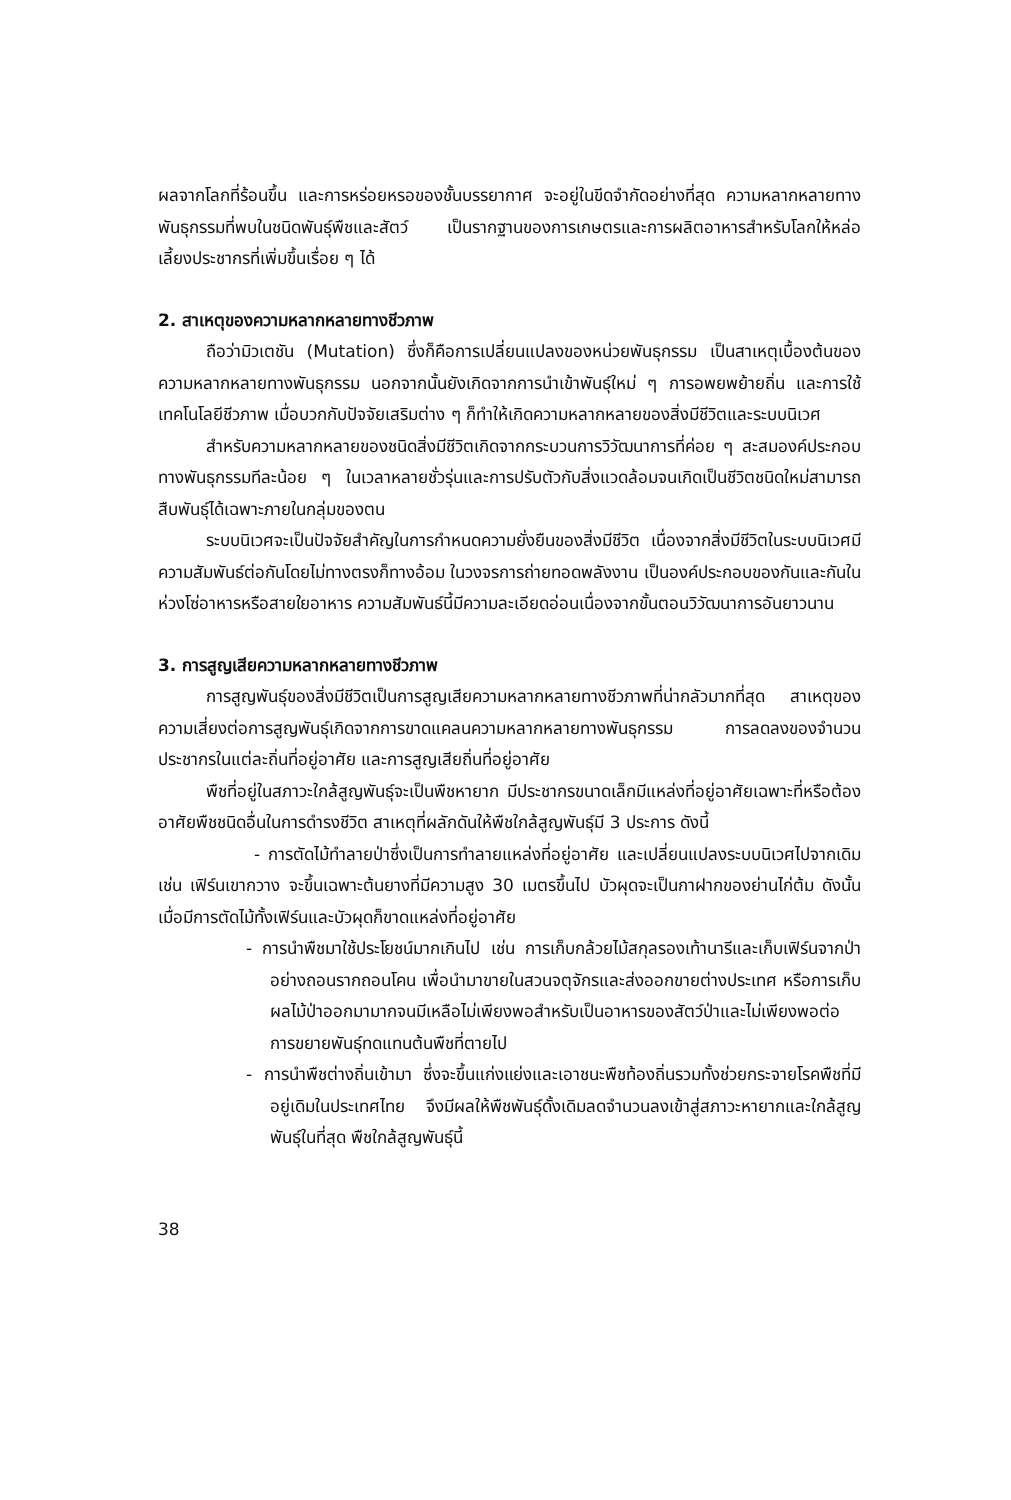ผลจากโลกที่ร้อนขึ้น และการหร่อยหรอของชั้นบรรยากาศ จะอยู่ในขีดจำกัดอย่างที่สุด ความหลากหลายทางพันธุกรรมที่พบในชนิดพันธุ์พืชและสัตว์ เป็นรากฐานของการเกษตรและการผลิตอาหารสำหรับโลกให้หล่อเลี้ยงประชากรที่เพิ่มขึ้นเรื่อย ๆ ได้
2. สาเหตุของความหลากหลายทางชีวภาพ
ถือว่ามิวเตชัน (Mutation) ซึ่งก็คือการเปลี่ยนแปลงของหน่วยพันธุกรรม เป็นสาเหตุเบื้องต้นของความหลากหลายทางพันธุกรรม นอกจากนั้นยังเกิดจากการนำเข้าพันธุ์ใหม่ ๆ การอพยพย้ายถิ่น และการใช้เทคโนโลยีชีวภาพ เมื่อบวกกับปัจจัยเสริมต่าง ๆ ก็ทำให้เกิดความหลากหลายของสิ่งมีชีวิตและระบบนิเวศ
สำหรับความหลากหลายของชนิดสิ่งมีชีวิตเกิดจากกระบวนการวิวัฒนาการที่ค่อย ๆ สะสมองค์ประกอบทางพันธุกรรมทีละน้อย ๆ ในเวลาหลายชั่วรุ่นและการปรับตัวกับสิ่งแวดล้อมจนเกิดเป็นชีวิตชนิดใหม่สามารถสืบพันธุ์ได้เฉพาะภายในกลุ่มของตน
ระบบนิเวศจะเป็นปัจจัยสำคัญในการกำหนดความยั่งยืนของสิ่งมีชีวิต เนื่องจากสิ่งมีชีวิตในระบบนิเวศมีความสัมพันธ์ต่อกันโดยไม่ทางตรงก็ทางอ้อม ในวงจรการถ่ายทอดพลังงาน เป็นองค์ประกอบของกันและกันในห่วงโซ่อาหารหรือสายใยอาหาร ความสัมพันธ์นี้มีความละเอียดอ่อนเนื่องจากขั้นตอนวิวัฒนาการอันยาวนาน
3. การสูญเสียความหลากหลายทางชีวภาพ
การสูญพันธุ์ของสิ่งมีชีวิตเป็นการสูญเสียความหลากหลายทางชีวภาพที่น่ากลัวมากที่สุด สาเหตุของความเสี่ยงต่อการสูญพันธุ์เกิดจากการขาดแคลนความหลากหลายทางพันธุกรรม การลดลงของจำนวนประชากรในแต่ละถิ่นที่อยู่อาศัย และการสูญเสียถิ่นที่อยู่อาศัย
พืชที่อยู่ในสภาวะใกล้สูญพันธุ์จะเป็นพืชหายาก มีประชากรขนาดเล็กมีแหล่งที่อยู่อาศัยเฉพาะที่หรือต้องอาศัยพืชชนิดอื่นในการดำรงชีวิต สาเหตุที่ผลักดันให้พืชใกล้สูญพันธุ์มี 3 ประการ ดังนี้
- การตัดไม้ทำลายป่าซึ่งเป็นการทำลายแหล่งที่อยู่อาศัย และเปลี่ยนแปลงระบบนิเวศไปจากเดิม เช่น เฟิร์นเขากวาง จะขึ้นเฉพาะต้นยางที่มีความสูง 30 เมตรขึ้นไป บัวผุดจะเป็นกาฝากของย่านไก่ต้ม ดังนั้นเมื่อมีการตัดไม้ทั้งเฟิร์นและบัวผุดก็ขาดแหล่งที่อยู่อาศัย
- การนำพืชมาใช้ประโยชน์มากเกินไป เช่น การเก็บกล้วยไม้สกุลรองเท้านารีและเก็บเฟิร์นจากป่าอย่างถอนรากถอนโคน เพื่อนำมาขายในสวนจตุจักรและส่งออกขายต่างประเทศ หรือการเก็บผลไม้ป่าออกมามากจนมีเหลือไม่เพียงพอสำหรับเป็นอาหารของสัตว์ป่าและไม่เพียงพอต่อการขยายพันธุ์ทดแทนต้นพืชที่ตายไป
- การนำพืชต่างถิ่นเข้ามา ซึ่งจะขึ้นแก่งแย่งและเอาชนะพืชท้องถิ่นรวมทั้งช่วยกระจายโรคพืชที่มีอยู่เดิมในประเทศไทย จึงมีผลให้พืชพันธุ์ดั้งเดิมลดจำนวนลงเข้าสู่สภาวะหายากและใกล้สูญพันธุ์ในที่สุด พืชใกล้สูญพันธุ์นี้
38